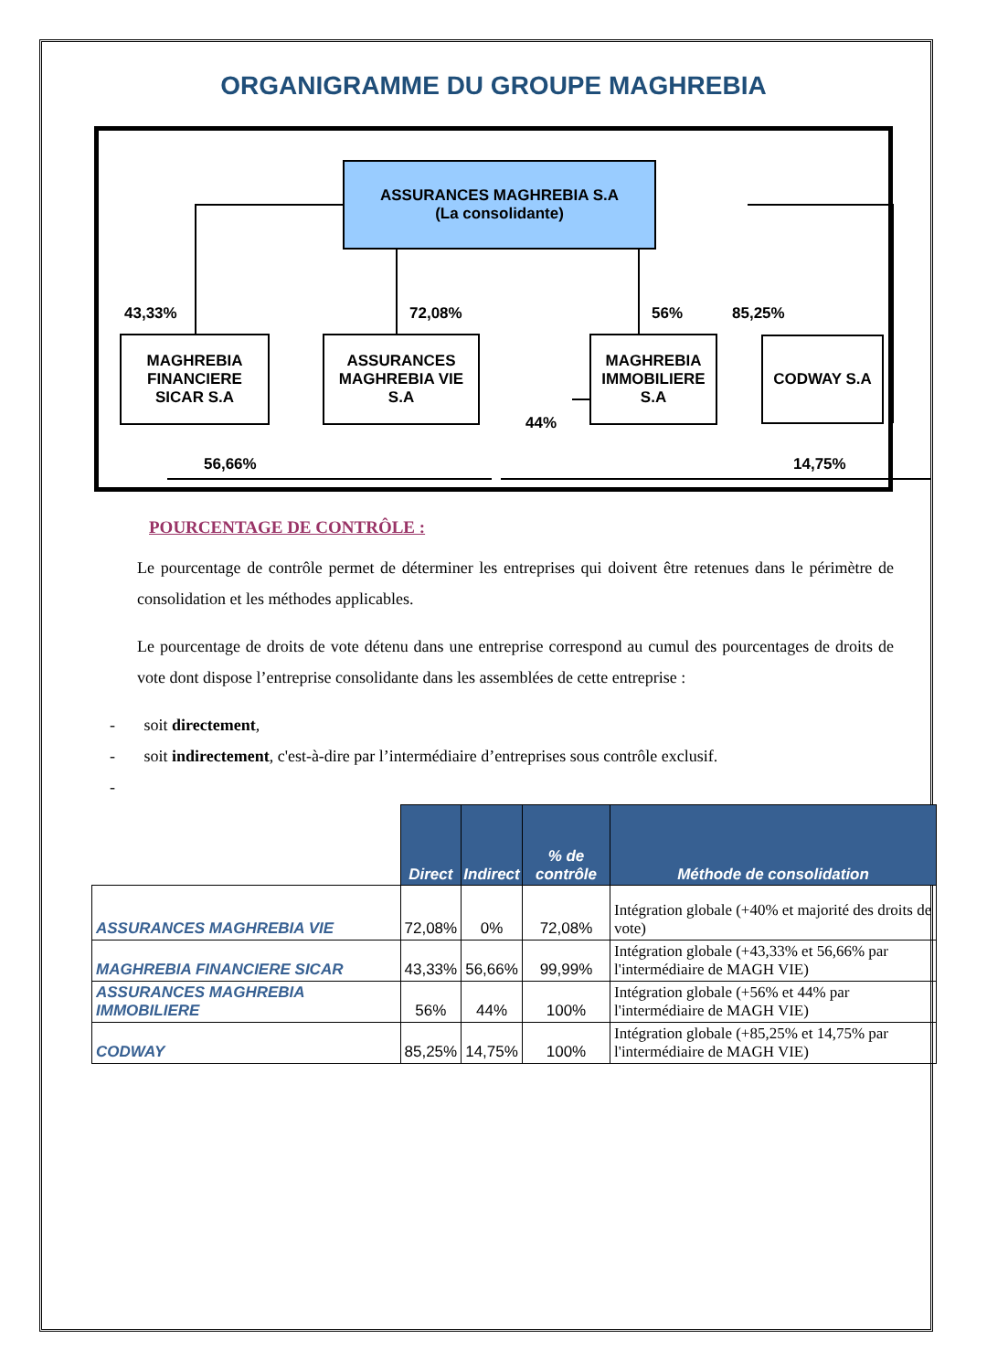ORGANIGRAMME DU GROUPE MAGHREBIA
ASSURANCES MAGHREBIA S.A
(La consolidante)
43,33% 72,08% 56% 85,25%
MAGHREBIA FINANCIERE SICAR S.A
ASSURANCES MAGHREBIA VIE S.A
MAGHREBIA IMMOBILIERE S.A
CODWAY S.A
44%
56,66% 14,75%
POURCENTAGE DE CONTRÔLE :
Le pourcentage de contrôle permet de déterminer les entreprises qui doivent être retenues dans le périmètre de consolidation et les méthodes applicables.
Le pourcentage de droits de vote détenu dans une entreprise correspond au cumul des pourcentages de droits de vote dont dispose l’entreprise consolidante dans les assemblées de cette entreprise :
- soit directement,
- soit indirectement, c'est-à-dire par l’intermédiaire d’entreprises sous contrôle exclusif.
-
| | Direct | Indirect | % de contrôle | Méthode de consolidation |
| --- | --- | --- | --- | --- |
| ASSURANCES MAGHREBIA VIE | 72,08% | 0% | 72,08% | Intégration globale (+40% et majorité des droits de vote) |
| MAGHREBIA FINANCIERE SICAR | 43,33% | 56,66% | 99,99% | Intégration globale (+43,33% et 56,66% par l'intermédiaire de MAGH VIE) |
| ASSURANCES MAGHREBIA IMMOBILIERE | 56% | 44% | 100% | Intégration globale (+56% et 44% par l'intermédiaire de MAGH VIE) |
| CODWAY | 85,25% | 14,75% | 100% | Intégration globale (+85,25% et 14,75% par l'intermédiaire de MAGH VIE) |